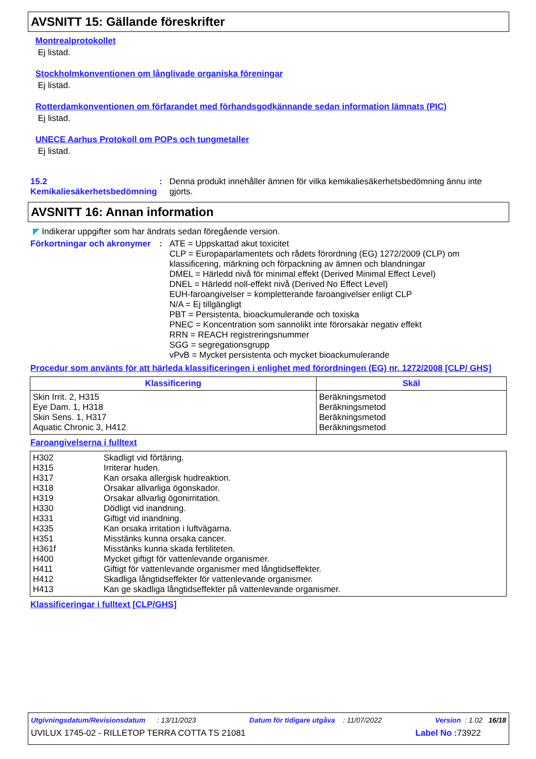AVSNITT 15: Gällande föreskrifter
Montrealprotokollet
Ej listad.
Stockholmkonventionen om långlivade organiska föreningar
Ej listad.
Rotterdamkonventionen om förfarandet med förhandsgodkännande sedan information lämnats (PIC)
Ej listad.
UNECE Aarhus Protokoll om POPs och tungmetaller
Ej listad.
15.2 Kemikaliesäkerhetsbedömning
:
Denna produkt innehåller ämnen för vilka kemikaliesäkerhetsbedömning ännu inte gjorts.
AVSNITT 16: Annan information
◤ Indikerar uppgifter som har ändrats sedan föregående version.
Förkortningar och akronymer
:
ATE = Uppskattad akut toxicitet
CLP = Europaparlamentets och rådets förordning (EG) 1272/2009 (CLP) om klassificering, märkning och förpackning av ämnen och blandningar
DMEL = Härledd nivå för minimal effekt (Derived Minimal Effect Level)
DNEL = Härledd noll-effekt nivå (Derived No Effect Level)
EUH-faroangivelser = kompletterande faroangivelser enligt CLP
N/A = Ej tillgängligt
PBT = Persistenta, bioackumulerande och toxiska
PNEC = Koncentration som sannolikt inte förorsakar negativ effekt
RRN = REACH registreringsnummer
SGG = segregationsgrupp
vPvB = Mycket persistenta och mycket bioackumulerande
Procedur som använts för att härleda klassificeringen i enlighet med förordningen (EG) nr. 1272/2008 [CLP/ GHS]
| Klassificering | Skäl |
| --- | --- |
| Skin Irrit. 2, H315 Eye Dam. 1, H318 Skin Sens. 1, H317 Aquatic Chronic 3, H412 | Beräkningsmetod Beräkningsmetod Beräkningsmetod Beräkningsmetod |
Faroangivelserna i fulltext
| H302 H315 H317 H318 H319 H330 H331 H335 H351 H361f H400 H411 H412 H413 | Skadligt vid förtäring. Irriterar huden. Kan orsaka allergisk hudreaktion. Orsakar allvarliga ögonskador. Orsakar allvarlig ögonirritation. Dödligt vid inandning. Giftigt vid inandning. Kan orsaka irritation i luftvägarna. Misstänks kunna orsaka cancer. Misstänks kunna skada fertiliteten. Mycket giftigt för vattenlevande organismer. Giftigt för vattenlevande organismer med långtidseffekter. Skadliga långtidseffekter för vattenlevande organismer. Kan ge skadliga långtidseffekter på vattenlevande organismer. |
Klassificeringar i fulltext [CLP/GHS]
Utgivningsdatum/Revisionsdatum : 13/11/2023 Datum för tidigare utgåva : 11/07/2022 Version : 1.02 16/18
UVILUX 1745-02 - RILLETOP TERRA COTTA TS 21081 Label No : 73922